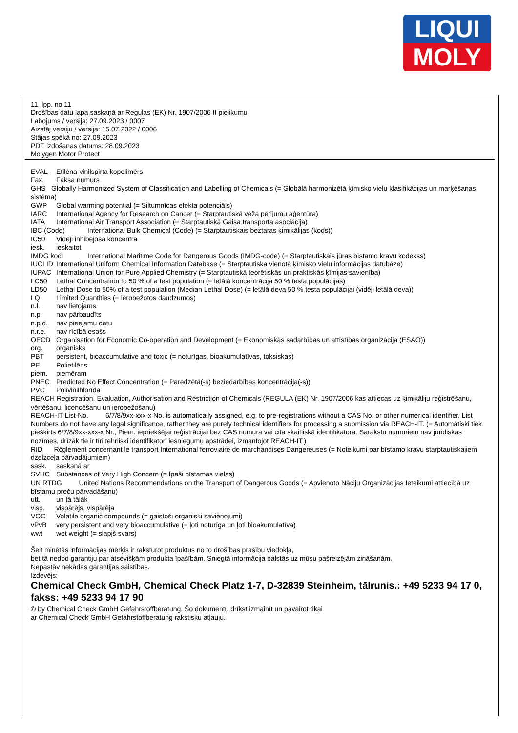LIQUI
MOLY
11. lpp. no 11
Drošības datu lapa saskaņā ar Regulas (EK) Nr. 1907/2006 II pielikumu
Labojums / versija: 27.09.2023 / 0007
Aizstāj versiju / versija: 15.07.2022 / 0006
Stājas spēkā no: 27.09.2023
PDF izdošanas datums: 28.09.2023
Molygen Motor Protect
EVAL Etilēna-vinilspirta kopolimērs
Fax. Faksa numurs
GHS Globally Harmonized System of Classification and Labelling of Chemicals (= Globālā harmonizētā ķīmisko vielu klasifikācijas un marķēšanas sistēma)
GWP Global warming potential (= Siltumnīcas efekta potenciāls)
IARC International Agency for Research on Cancer (= Starptautiskā vēža pētījumu aģentūra)
IATA International Air Transport Association (= Starptautiskā Gaisa transporta asociācija)
IBC (Code) International Bulk Chemical (Code) (= Starptautiskais beztaras ķimikālijas (kods))
IC50 Vidēji inhibējošā koncentrā
iesk. ieskaitot
IMDG kodi International Maritime Code for Dangerous Goods (IMDG-code) (= Starptautiskais jūras bīstamo kravu kodekss)
IUCLID International Uniform Chemical Information Database (= Starptautiska vienotā ķīmisko vielu informācijas datubāze)
IUPAC International Union for Pure Applied Chemistry (= Starptautiskā teorētiskās un praktiskās ķīmijas savienība)
LC50 Lethal Concentration to 50 % of a test population (= letālā koncentrācija 50 % testa populācijas)
LD50 Lethal Dose to 50% of a test population (Median Lethal Dose) (= letālā deva 50 % testa populācijai (vidēji letālā deva))
LQ Limited Quantities (= ierobežotos daudzumos)
n.l. nav lietojams
n.p. nav pārbaudīts
n.p.d. nav pieejamu datu
n.r.e. nav rīcībā esošs
OECD Organisation for Economic Co-operation and Development (= Ekonomiskās sadarbības un attīstības organizācija (ESAO))
org. organisks
PBT persistent, bioaccumulative and toxic (= noturīgas, bioakumulatīvas, toksiskas)
PE Polietilēns
piem. piemēram
PNEC Predicted No Effect Concentration (= Paredzētā(-s) beziedarbības koncentrācija(-s))
PVC Polivinilhlorīda
REACH Registration, Evaluation, Authorisation and Restriction of Chemicals (REGULA (EK) Nr. 1907/2006 kas attiecas uz ķimikāliju reģistrēšanu, vērtēšanu, licencēšanu un ierobežošanu)
REACH-IT List-No. 6/7/8/9xx-xxx-x No. is automatically assigned, e.g. to pre-registrations without a CAS No. or other numerical identifier. List Numbers do not have any legal significance, rather they are purely technical identifiers for processing a submission via REACH-IT. (= Automātiski tiek piešķirts 6/7/8/9xx-xxx-x Nr., Piem. iepriekšējai reģistrācijai bez CAS numura vai cita skaitliskā identifikatora. Sarakstu numuriem nav juridiskas nozīmes, drīzāk tie ir tīri tehniski identifikatori iesniegumu apstrādei, izmantojot REACH-IT.)
RID Rčglement concernant le transport International ferroviaire de marchandises Dangereuses (= Noteikumi par bīstamo kravu starptautiskajiem dzelzceļa pārvadājumiem)
sask. saskaņā ar
SVHC Substances of Very High Concern (= Īpaši bīstamas vielas)
UN RTDG United Nations Recommendations on the Transport of Dangerous Goods (= Apvienoto Nāciju Organizācijas Ieteikumi attiecībā uz bīstamu preču pārvadāšanu)
utt. un tā tālāk
visp. vispārējs, vispārēja
VOC Volatile organic compounds (= gaistoši organiski savienojumi)
vPvB very persistent and very bioaccumulative (= ļoti noturīga un ļoti bioakumulatīva)
wwt wet weight (= slapjš svars)
Šeit minētās informācijas mērķis ir raksturot produktus no to drošības prasību viedokļa,
bet tā nedod garantiju par atsevišķām produkta īpašībām. Sniegtā informācija balstās uz mūsu pašreizējām zināšanām.
Nepastāv nekādas garantijas saistības.
Izdevējs:
Chemical Check GmbH, Chemical Check Platz 1-7, D-32839 Steinheim, tālrunis.: +49 5233 94 17 0, fakss: +49 5233 94 17 90
© by Chemical Check GmbH Gefahrstoffberatung. Šo dokumentu drīkst izmainīt un pavairot tikai
ar Chemical Check GmbH Gefahrstoffberatung rakstisku atļauju.